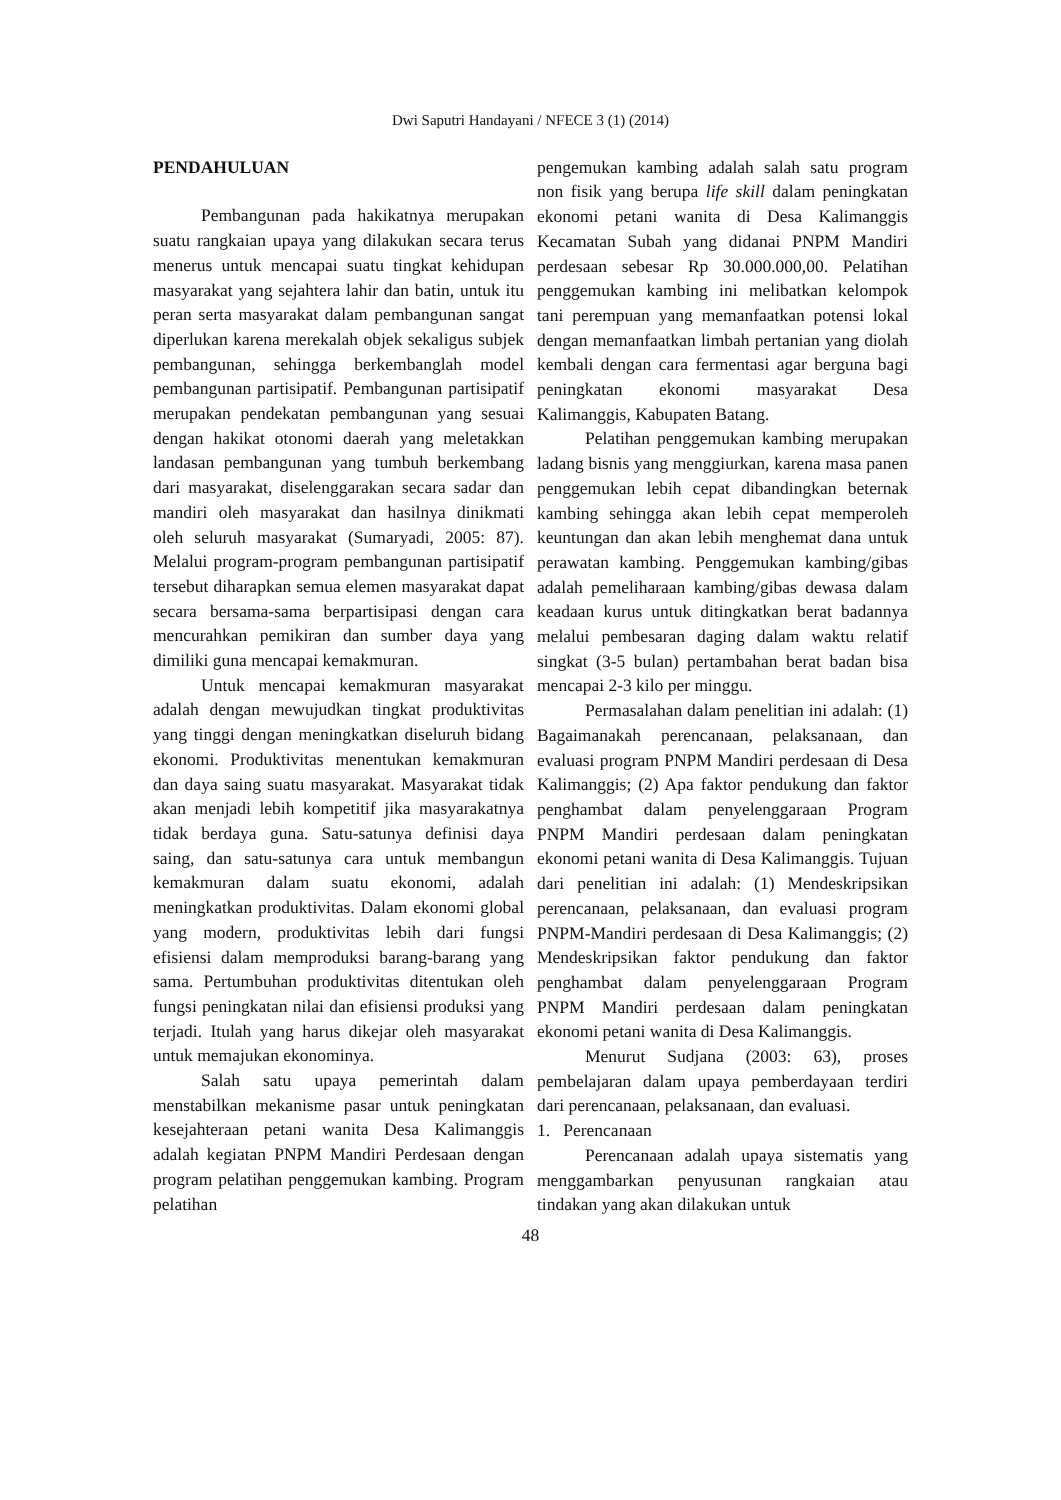Dwi Saputri Handayani / NFECE 3 (1) (2014)
PENDAHULUAN
Pembangunan pada hakikatnya merupakan suatu rangkaian upaya yang dilakukan secara terus menerus untuk mencapai suatu tingkat kehidupan masyarakat yang sejahtera lahir dan batin, untuk itu peran serta masyarakat dalam pembangunan sangat diperlukan karena merekalah objek sekaligus subjek pembangunan, sehingga berkembanglah model pembangunan partisipatif. Pembangunan partisipatif merupakan pendekatan pembangunan yang sesuai dengan hakikat otonomi daerah yang meletakkan landasan pembangunan yang tumbuh berkembang dari masyarakat, diselenggarakan secara sadar dan mandiri oleh masyarakat dan hasilnya dinikmati oleh seluruh masyarakat (Sumaryadi, 2005: 87). Melalui program-program pembangunan partisipatif tersebut diharapkan semua elemen masyarakat dapat secara bersama-sama berpartisipasi dengan cara mencurahkan pemikiran dan sumber daya yang dimiliki guna mencapai kemakmuran.
Untuk mencapai kemakmuran masyarakat adalah dengan mewujudkan tingkat produktivitas yang tinggi dengan meningkatkan diseluruh bidang ekonomi. Produktivitas menentukan kemakmuran dan daya saing suatu masyarakat. Masyarakat tidak akan menjadi lebih kompetitif jika masyarakatnya tidak berdaya guna. Satu-satunya definisi daya saing, dan satu-satunya cara untuk membangun kemakmuran dalam suatu ekonomi, adalah meningkatkan produktivitas. Dalam ekonomi global yang modern, produktivitas lebih dari fungsi efisiensi dalam memproduksi barang-barang yang sama. Pertumbuhan produktivitas ditentukan oleh fungsi peningkatan nilai dan efisiensi produksi yang terjadi. Itulah yang harus dikejar oleh masyarakat untuk memajukan ekonominya.
Salah satu upaya pemerintah dalam menstabilkan mekanisme pasar untuk peningkatan kesejahteraan petani wanita Desa Kalimanggis adalah kegiatan PNPM Mandiri Perdesaan dengan program pelatihan penggemukan kambing. Program pelatihan
pengemukan kambing adalah salah satu program non fisik yang berupa life skill dalam peningkatan ekonomi petani wanita di Desa Kalimanggis Kecamatan Subah yang didanai PNPM Mandiri perdesaan sebesar Rp 30.000.000,00. Pelatihan penggemukan kambing ini melibatkan kelompok tani perempuan yang memanfaatkan potensi lokal dengan memanfaatkan limbah pertanian yang diolah kembali dengan cara fermentasi agar berguna bagi peningkatan ekonomi masyarakat Desa Kalimanggis, Kabupaten Batang.
Pelatihan penggemukan kambing merupakan ladang bisnis yang menggiurkan, karena masa panen penggemukan lebih cepat dibandingkan beternak kambing sehingga akan lebih cepat memperoleh keuntungan dan akan lebih menghemat dana untuk perawatan kambing. Penggemukan kambing/gibas adalah pemeliharaan kambing/gibas dewasa dalam keadaan kurus untuk ditingkatkan berat badannya melalui pembesaran daging dalam waktu relatif singkat (3-5 bulan) pertambahan berat badan bisa mencapai 2-3 kilo per minggu.
Permasalahan dalam penelitian ini adalah: (1) Bagaimanakah perencanaan, pelaksanaan, dan evaluasi program PNPM Mandiri perdesaan di Desa Kalimanggis; (2) Apa faktor pendukung dan faktor penghambat dalam penyelenggaraan Program PNPM Mandiri perdesaan dalam peningkatan ekonomi petani wanita di Desa Kalimanggis. Tujuan dari penelitian ini adalah: (1) Mendeskripsikan perencanaan, pelaksanaan, dan evaluasi program PNPM-Mandiri perdesaan di Desa Kalimanggis; (2) Mendeskripsikan faktor pendukung dan faktor penghambat dalam penyelenggaraan Program PNPM Mandiri perdesaan dalam peningkatan ekonomi petani wanita di Desa Kalimanggis.
Menurut Sudjana (2003: 63), proses pembelajaran dalam upaya pemberdayaan terdiri dari perencanaan, pelaksanaan, dan evaluasi.
1. Perencanaan
Perencanaan adalah upaya sistematis yang menggambarkan penyusunan rangkaian atau tindakan yang akan dilakukan untuk
48